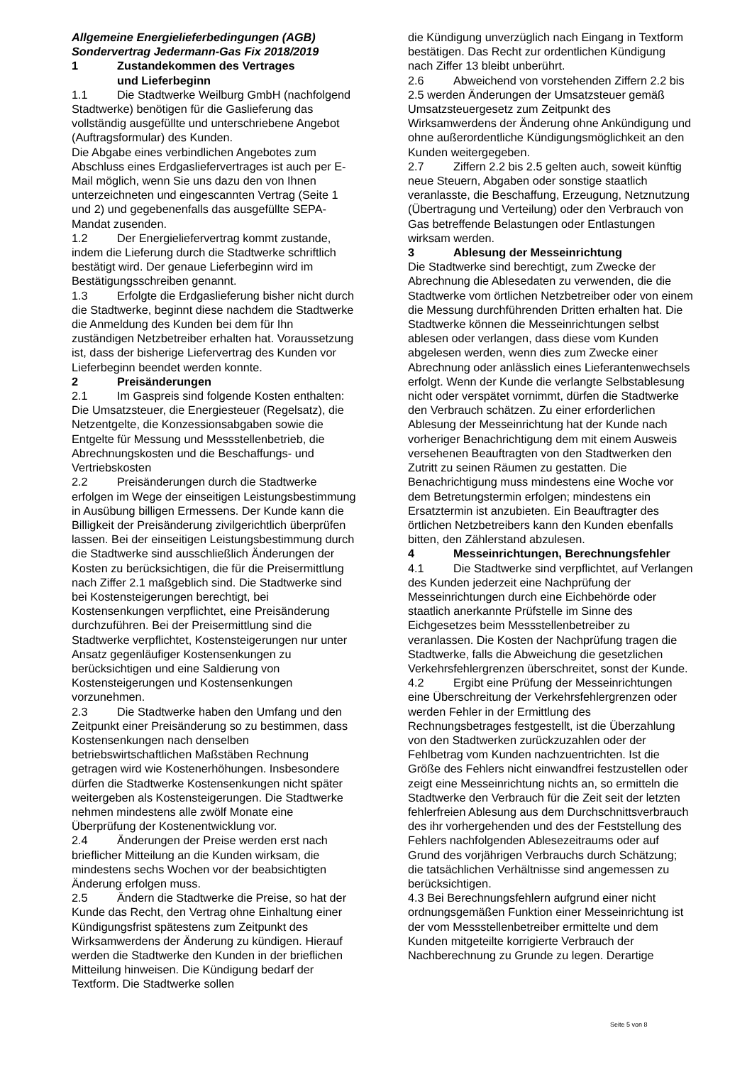Allgemeine Energielieferbedingungen (AGB)
Sondervertrag Jedermann-Gas Fix 2018/2019
1 Zustandekommen des Vertrages
und Lieferbeginn
1.1 Die Stadtwerke Weilburg GmbH (nachfolgend Stadtwerke) benötigen für die Gaslieferung das vollständig ausgefüllte und unterschriebene Angebot (Auftragsformular) des Kunden.
Die Abgabe eines verbindlichen Angebotes zum Abschluss eines Erdgasliefervertrages ist auch per E-Mail möglich, wenn Sie uns dazu den von Ihnen unterzeichneten und eingescannten Vertrag (Seite 1 und 2) und gegebenenfalls das ausgefüllte SEPA- Mandat zusenden.
1.2 Der Energieliefervertrag kommt zustande, indem die Lieferung durch die Stadtwerke schriftlich bestätigt wird. Der genaue Lieferbeginn wird im Bestätigungsschreiben genannt.
1.3 Erfolgte die Erdgaslieferung bisher nicht durch die Stadtwerke, beginnt diese nachdem die Stadtwerke die Anmeldung des Kunden bei dem für Ihn zuständigen Netzbetreiber erhalten hat. Voraussetzung ist, dass der bisherige Liefervertrag des Kunden vor Lieferbeginn beendet werden konnte.
2 Preisänderungen
2.1 Im Gaspreis sind folgende Kosten enthalten: Die Umsatzsteuer, die Energiesteuer (Regelsatz), die Netzentgelte, die Konzessionsabgaben sowie die Entgelte für Messung und Messstellenbetrieb, die Abrechnungskosten und die Beschaffungs- und Vertriebskosten
2.2 Preisänderungen durch die Stadtwerke erfolgen im Wege der einseitigen Leistungsbestimmung in Ausübung billigen Ermessens. Der Kunde kann die Billigkeit der Preisänderung zivilgerichtlich überprüfen lassen. Bei der einseitigen Leistungsbestimmung durch die Stadtwerke sind ausschließlich Änderungen der Kosten zu berücksichtigen, die für die Preisermittlung nach Ziffer 2.1 maßgeblich sind. Die Stadtwerke sind bei Kostensteigerungen berechtigt, bei Kostensenkungen verpflichtet, eine Preisänderung durchzuführen. Bei der Preisermittlung sind die Stadtwerke verpflichtet, Kostensteigerungen nur unter Ansatz gegenläufiger Kostensenkungen zu berücksichtigen und eine Saldierung von Kostensteigerungen und Kostensenkungen vorzunehmen.
2.3 Die Stadtwerke haben den Umfang und den Zeitpunkt einer Preisänderung so zu bestimmen, dass Kostensenkungen nach denselben betriebswirtschaftlichen Maßstäben Rechnung getragen wird wie Kostenerhöhungen. Insbesondere dürfen die Stadtwerke Kostensenkungen nicht später weitergeben als Kostensteigerungen. Die Stadtwerke nehmen mindestens alle zwölf Monate eine Überprüfung der Kostenentwicklung vor.
2.4 Änderungen der Preise werden erst nach brieflicher Mitteilung an die Kunden wirksam, die mindestens sechs Wochen vor der beabsichtigten Änderung erfolgen muss.
2.5 Ändern die Stadtwerke die Preise, so hat der Kunde das Recht, den Vertrag ohne Einhaltung einer Kündigungsfrist spätestens zum Zeitpunkt des Wirksamwerdens der Änderung zu kündigen. Hierauf werden die Stadtwerke den Kunden in der brieflichen Mitteilung hinweisen. Die Kündigung bedarf der Textform. Die Stadtwerke sollen
die Kündigung unverzüglich nach Eingang in Textform bestätigen. Das Recht zur ordentlichen Kündigung nach Ziffer 13 bleibt unberührt.
2.6 Abweichend von vorstehenden Ziffern 2.2 bis 2.5 werden Änderungen der Umsatzsteuer gemäß Umsatzsteuergesetz zum Zeitpunkt des Wirksamwerdens der Änderung ohne Ankündigung und ohne außerordentliche Kündigungsmöglichkeit an den Kunden weitergegeben.
2.7 Ziffern 2.2 bis 2.5 gelten auch, soweit künftig neue Steuern, Abgaben oder sonstige staatlich veranlasste, die Beschaffung, Erzeugung, Netznutzung (Übertragung und Verteilung) oder den Verbrauch von Gas betreffende Belastungen oder Entlastungen wirksam werden.
3 Ablesung der Messeinrichtung
Die Stadtwerke sind berechtigt, zum Zwecke der Abrechnung die Ablesedaten zu verwenden, die die Stadtwerke vom örtlichen Netzbetreiber oder von einem die Messung durchführenden Dritten erhalten hat. Die Stadtwerke können die Messeinrichtungen selbst ablesen oder verlangen, dass diese vom Kunden abgelesen werden, wenn dies zum Zwecke einer Abrechnung oder anlässlich eines Lieferantenwechsels erfolgt. Wenn der Kunde die verlangte Selbstablesung nicht oder verspätet vornimmt, dürfen die Stadtwerke den Verbrauch schätzen. Zu einer erforderlichen Ablesung der Messeinrichtung hat der Kunde nach vorheriger Benachrichtigung dem mit einem Ausweis versehenen Beauftragten von den Stadtwerken den Zutritt zu seinen Räumen zu gestatten. Die Benachrichtigung muss mindestens eine Woche vor dem Betretungstermin erfolgen; mindestens ein Ersatztermin ist anzubieten. Ein Beauftragter des örtlichen Netzbetreibers kann den Kunden ebenfalls bitten, den Zählerstand abzulesen.
4 Messeinrichtungen, Berechnungsfehler
4.1 Die Stadtwerke sind verpflichtet, auf Verlangen des Kunden jederzeit eine Nachprüfung der Messeinrichtungen durch eine Eichbehörde oder staatlich anerkannte Prüfstelle im Sinne des Eichgesetzes beim Messstellenbetreiber zu veranlassen. Die Kosten der Nachprüfung tragen die Stadtwerke, falls die Abweichung die gesetzlichen Verkehrsfehlergrenzen überschreitet, sonst der Kunde.
4.2 Ergibt eine Prüfung der Messeinrichtungen eine Überschreitung der Verkehrsfehlergrenzen oder werden Fehler in der Ermittlung des Rechnungsbetrages festgestellt, ist die Überzahlung von den Stadtwerken zurückzuzahlen oder der Fehlbetrag vom Kunden nachzuentrichten. Ist die Größe des Fehlers nicht einwandfrei festzustellen oder zeigt eine Messeinrichtung nichts an, so ermitteln die Stadtwerke den Verbrauch für die Zeit seit der letzten fehlerfreien Ablesung aus dem Durchschnittsverbrauch des ihr vorhergehenden und des der Feststellung des Fehlers nachfolgenden Ablesezeitraums oder auf Grund des vorjährigen Verbrauchs durch Schätzung; die tatsächlichen Verhältnisse sind angemessen zu berücksichtigen.
4.3 Bei Berechnungsfehlern aufgrund einer nicht ordnungsgemäßen Funktion einer Messeinrichtung ist der vom Messstellenbetreiber ermittelte und dem Kunden mitgeteilte korrigierte Verbrauch der Nachberechnung zu Grunde zu legen. Derartige
Seite 5 von 8